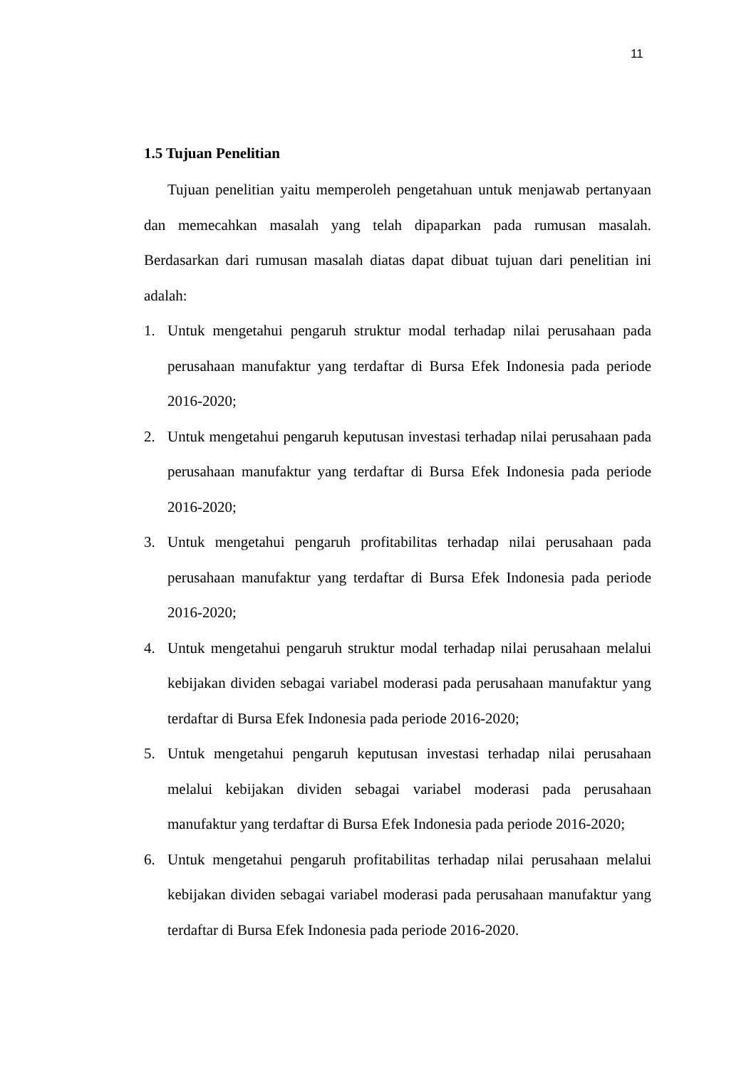11
1.5 Tujuan Penelitian
Tujuan penelitian yaitu memperoleh pengetahuan untuk menjawab pertanyaan dan memecahkan masalah yang telah dipaparkan pada rumusan masalah. Berdasarkan dari rumusan masalah diatas dapat dibuat tujuan dari penelitian ini adalah:
1. Untuk mengetahui pengaruh struktur modal terhadap nilai perusahaan pada perusahaan manufaktur yang terdaftar di Bursa Efek Indonesia pada periode 2016-2020;
2. Untuk mengetahui pengaruh keputusan investasi terhadap nilai perusahaan pada perusahaan manufaktur yang terdaftar di Bursa Efek Indonesia pada periode 2016-2020;
3. Untuk mengetahui pengaruh profitabilitas terhadap nilai perusahaan pada perusahaan manufaktur yang terdaftar di Bursa Efek Indonesia pada periode 2016-2020;
4. Untuk mengetahui pengaruh struktur modal terhadap nilai perusahaan melalui kebijakan dividen sebagai variabel moderasi pada perusahaan manufaktur yang terdaftar di Bursa Efek Indonesia pada periode 2016-2020;
5. Untuk mengetahui pengaruh keputusan investasi terhadap nilai perusahaan melalui kebijakan dividen sebagai variabel moderasi pada perusahaan manufaktur yang terdaftar di Bursa Efek Indonesia pada periode 2016-2020;
6. Untuk mengetahui pengaruh profitabilitas terhadap nilai perusahaan melalui kebijakan dividen sebagai variabel moderasi pada perusahaan manufaktur yang terdaftar di Bursa Efek Indonesia pada periode 2016-2020.